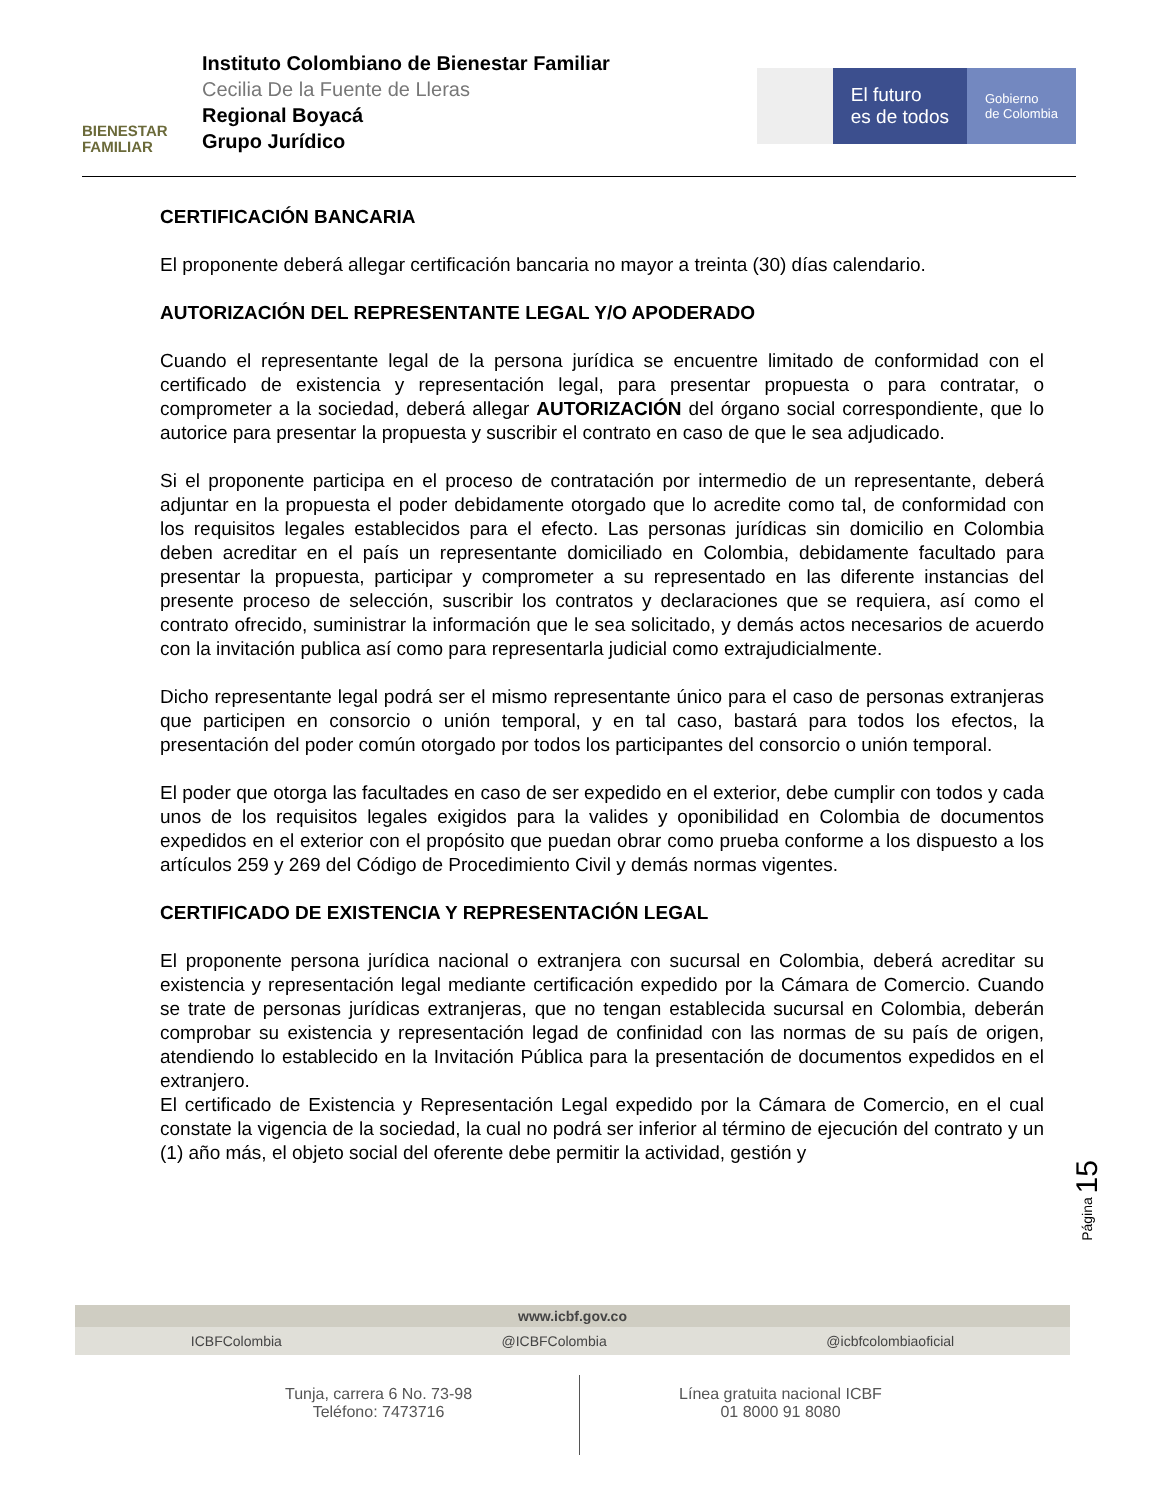BIENESTAR FAMILIAR
Instituto Colombiano de Bienestar Familiar
Cecilia De la Fuente de Lleras
Regional Boyacá
Grupo Jurídico
El futuro
es de todos
Gobierno
de Colombia
CERTIFICACIÓN BANCARIA
El proponente deberá allegar certificación bancaria no mayor a treinta (30) días calendario.
AUTORIZACIÓN DEL REPRESENTANTE LEGAL Y/O APODERADO
Cuando el representante legal de la persona jurídica se encuentre limitado de conformidad con el certificado de existencia y representación legal, para presentar propuesta o para contratar, o comprometer a la sociedad, deberá allegar AUTORIZACIÓN del órgano social correspondiente, que lo autorice para presentar la propuesta y suscribir el contrato en caso de que le sea adjudicado.
Si el proponente participa en el proceso de contratación por intermedio de un representante, deberá adjuntar en la propuesta el poder debidamente otorgado que lo acredite como tal, de conformidad con los requisitos legales establecidos para el efecto. Las personas jurídicas sin domicilio en Colombia deben acreditar en el país un representante domiciliado en Colombia, debidamente facultado para presentar la propuesta, participar y comprometer a su representado en las diferente instancias del presente proceso de selección, suscribir los contratos y declaraciones que se requiera, así como el contrato ofrecido, suministrar la información que le sea solicitado, y demás actos necesarios de acuerdo con la invitación publica así como para representarla judicial como extrajudicialmente.
Dicho representante legal podrá ser el mismo representante único para el caso de personas extranjeras que participen en consorcio o unión temporal, y en tal caso, bastará para todos los efectos, la presentación del poder común otorgado por todos los participantes del consorcio o unión temporal.
El poder que otorga las facultades en caso de ser expedido en el exterior, debe cumplir con todos y cada unos de los requisitos legales exigidos para la valides y oponibilidad en Colombia de documentos expedidos en el exterior con el propósito que puedan obrar como prueba conforme a los dispuesto a los artículos 259 y 269 del Código de Procedimiento Civil y demás normas vigentes.
CERTIFICADO DE EXISTENCIA Y REPRESENTACIÓN LEGAL
El proponente persona jurídica nacional o extranjera con sucursal en Colombia, deberá acreditar su existencia y representación legal mediante certificación expedido por la Cámara de Comercio. Cuando se trate de personas jurídicas extranjeras, que no tengan establecida sucursal en Colombia, deberán comprobar su existencia y representación legad de confinidad con las normas de su país de origen, atendiendo lo establecido en la Invitación Pública para la presentación de documentos expedidos en el extranjero.
El certificado de Existencia y Representación Legal expedido por la Cámara de Comercio, en el cual constate la vigencia de la sociedad, la cual no podrá ser inferior al término de ejecución del contrato y un (1) año más, el objeto social del oferente debe permitir la actividad, gestión y
Página 15
www.icbf.gov.co
ICBFColombia @ICBFColombia @icbfcolombiaoficial
Tunja, carrera 6 No. 73-98
Teléfono: 7473716
Línea gratuita nacional ICBF
01 8000 91 8080